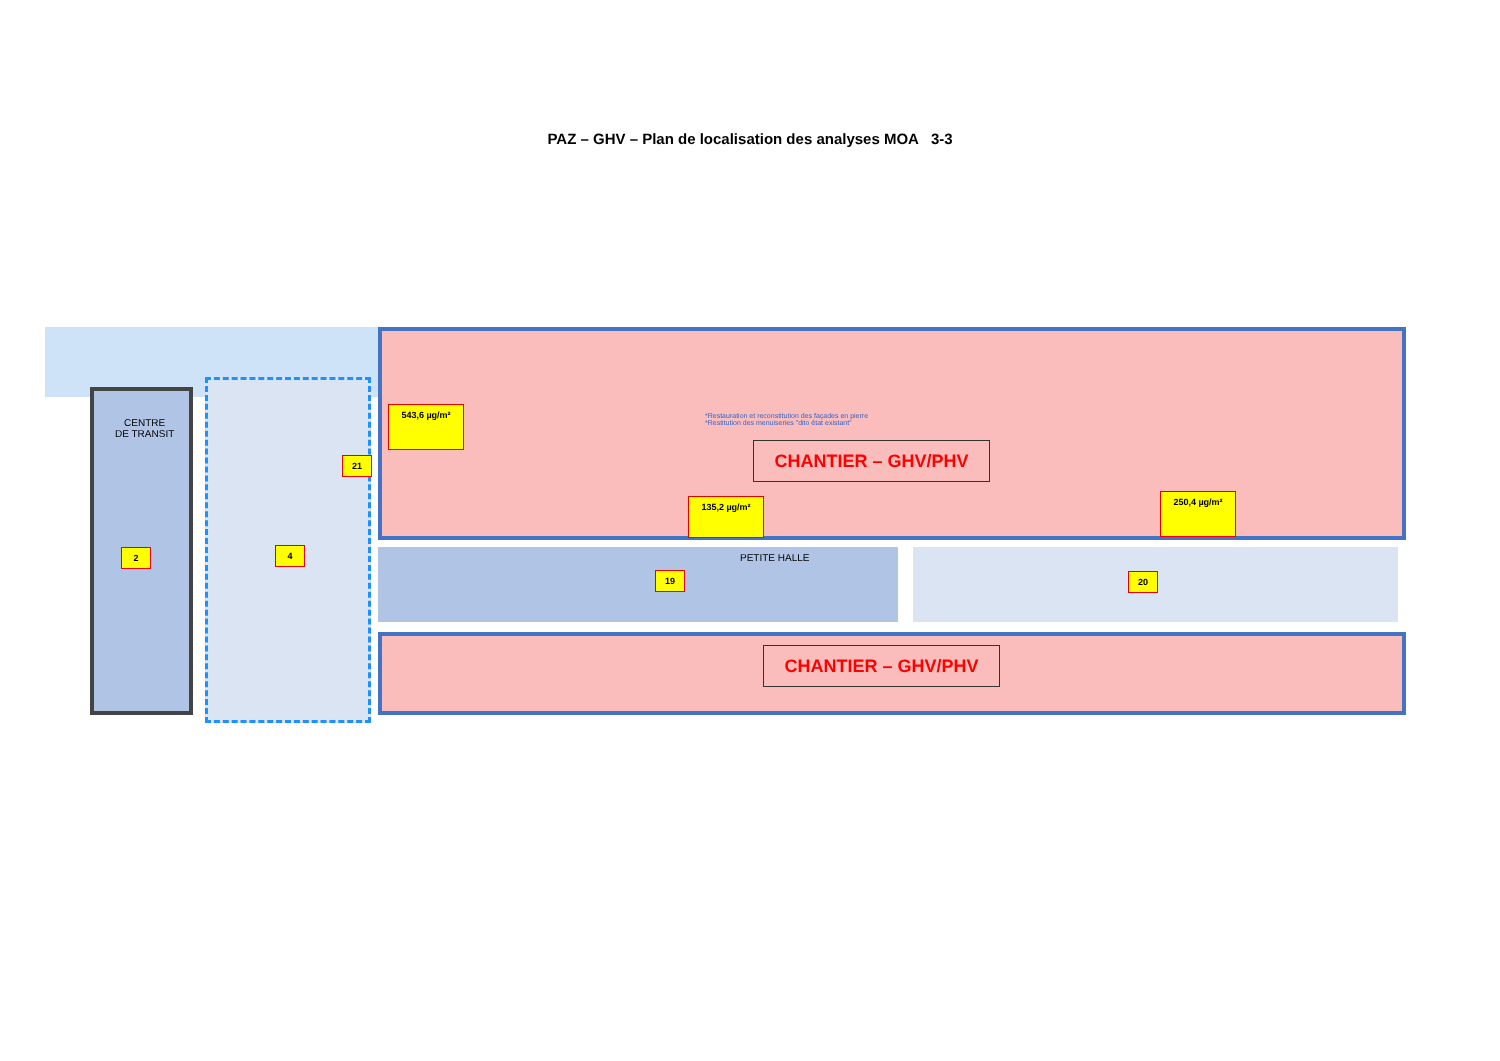PAZ – GHV – Plan de localisation des analyses MOA 3-3
CENTRE
DE TRANSIT
PETITE HALLE
*Restauration et reconstitution des façades en pierre
*Restitution des menuiseries "dito état existant"
CHANTIER – GHV/PHV
CHANTIER – GHV/PHV
543,6 µg/m²
135,2 µg/m² 250,4 µg/m²
21
2 4
19 20